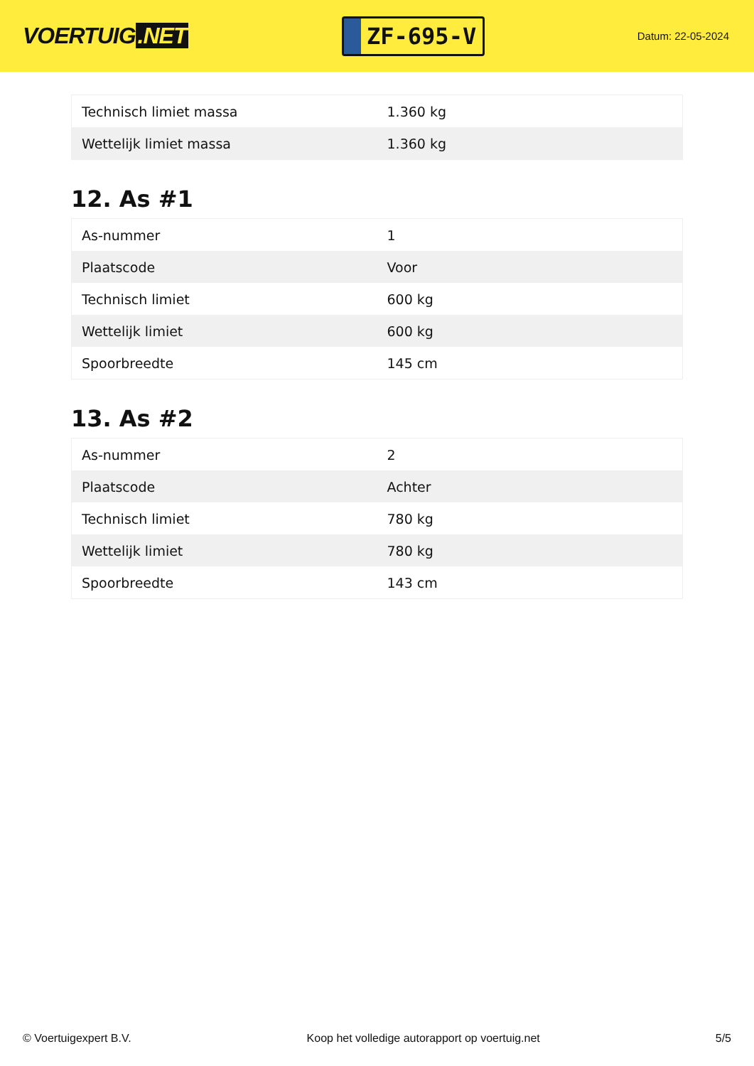VOERTUIG.NET
ZF-695-V
Datum: 22-05-2024
| Technisch limiet massa | 1.360 kg |
| Wettelijk limiet massa | 1.360 kg |
12. As #1
| As-nummer | 1 |
| Plaatscode | Voor |
| Technisch limiet | 600 kg |
| Wettelijk limiet | 600 kg |
| Spoorbreedte | 145 cm |
13. As #2
| As-nummer | 2 |
| Plaatscode | Achter |
| Technisch limiet | 780 kg |
| Wettelijk limiet | 780 kg |
| Spoorbreedte | 143 cm |
© Voertuigexpert B.V. Koop het volledige autorapport op voertuig.net 5/5